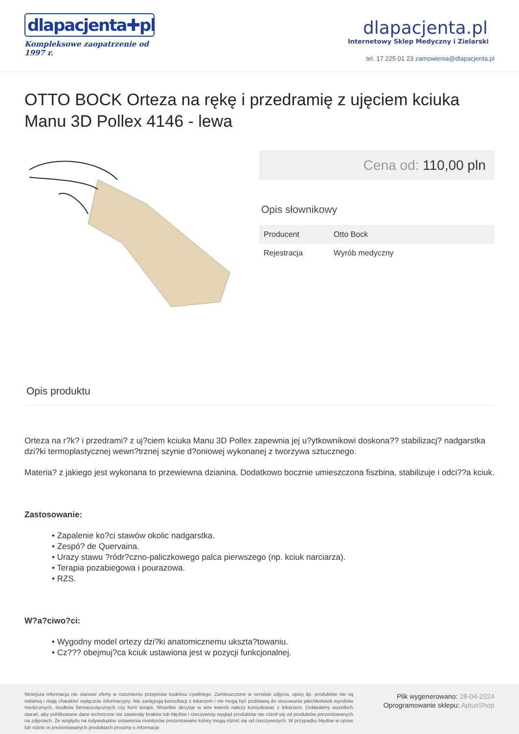dlapacjenta✚pl
Kompleksowe zaopatrzenie od 1997 r.
dlapacjenta.pl
Internetowy Sklep Medyczny i Zielarski
tel. 17 225 01 23 zamowienia@dlapacjenta.pl
OTTO BOCK Orteza na rękę i przedramię z ujęciem kciuka Manu 3D Pollex 4146 - lewa
Cena od: 110,00 pln
Opis słownikowy
| Producent | Otto Bock |
| Rejestracja | Wyrób medyczny |
Opis produktu
Orteza na r?k? i przedrami? z uj?ciem kciuka Manu 3D Pollex zapewnia jej u?ytkownikowi doskona?? stabilizacj? nadgarstka dzi?ki termoplastycznej wewn?trznej szynie d?oniowej wykonanej z tworzywa sztucznego.
Materia? z jakiego jest wykonana to przewiewna dzianina. Dodatkowo bocznie umieszczona fiszbina, stabilizuje i odci??a kciuk.
Zastosowanie:
• Zapalenie ko?ci stawów okolic nadgarstka.
• Zespó? de Quervaina.
• Urazy stawu ?ródr?czno-paliczkowego palca pierwszego (np. kciuk narciarza).
• Terapia pozabiegowa i pourazowa.
• RZS.
W?a?ciwo?ci:
• Wygodny model ortezy dzi?ki anatomicznemu ukszta?towaniu.
• Cz??? obejmuj?ca kciuk ustawiona jest w pozycji funkcjonalnej.
Niniejsza informacja nie stanowi oferty w rozumieniu przepisów kodeksu cywilnego. Zamieszczone w serwisie zdjęcia, opisy itp. produktów nie są reklamą i mają charakter wyłącznie informacyjny. Nie zastępują konsultacji z lekarzem i nie mogą być podstawą do stosowania jakichkolwiek wyrobów medycznych, środków farmaceutycznych czy form terapii. Wszelkie decyzje w w/w kwestii należy konsultować z lekarzem. Dokładamy wszelkich starań, aby publikowane dane techniczne nie zawierały braków lub błędów i rzeczywisty wygląd produktów nie różnił się od produktów prezentowanych na zdjęciach. Ze względu na indywidualne ustawienia monitorów prezentowane kolory mogą różnić się od rzeczywistych. W przypadku błędów w opisie lub różnic w prezentowanych produktach prosimy o informacje.
Plik wygenerowano: 28-04-2024
Oprogramowanie sklepu: AptusShop